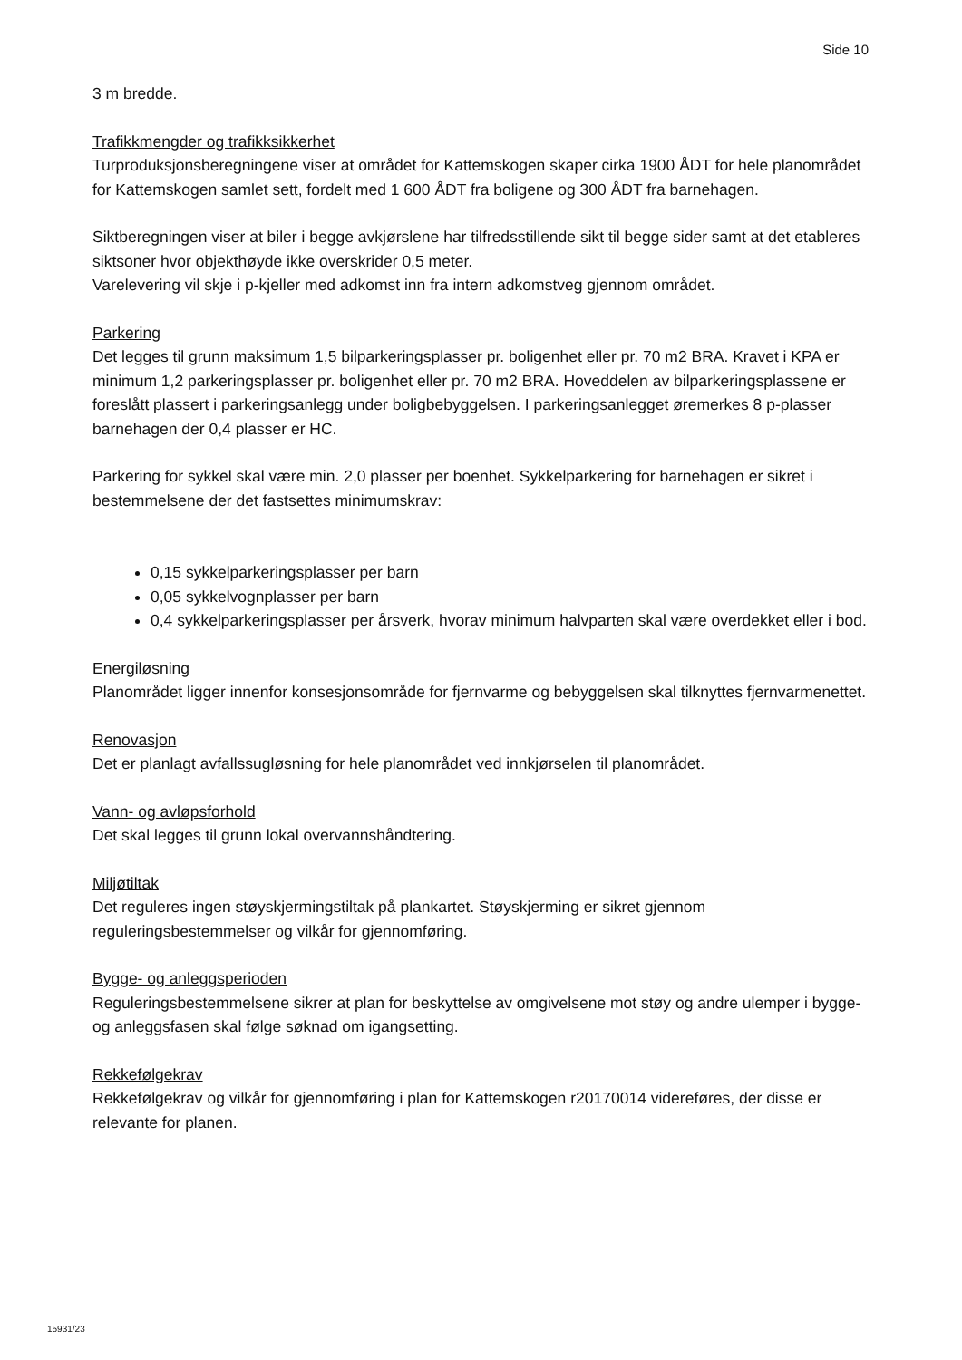Side 10
3 m bredde.
Trafikkmengder og trafikksikkerhet
Turproduksjonsberegningene viser at området for Kattemskogen skaper cirka 1900 ÅDT for hele planområdet for Kattemskogen samlet sett, fordelt med 1 600 ÅDT fra boligene og 300 ÅDT fra barnehagen.
Siktberegningen viser at biler i begge avkjørslene har tilfredsstillende sikt til begge sider samt at det etableres siktsoner hvor objekthøyde ikke overskrider 0,5 meter.
Varelevering vil skje i p-kjeller med adkomst inn fra intern adkomstveg gjennom området.
Parkering
Det legges til grunn maksimum 1,5 bilparkeringsplasser pr. boligenhet eller pr. 70 m2 BRA. Kravet i KPA er minimum 1,2 parkeringsplasser pr. boligenhet eller pr. 70 m2 BRA. Hoveddelen av bilparkeringsplassene er foreslått plassert i parkeringsanlegg under boligbebyggelsen. I parkeringsanlegget øremerkes 8 p-plasser barnehagen der 0,4 plasser er HC.
Parkering for sykkel skal være min. 2,0 plasser per boenhet. Sykkelparkering for barnehagen er sikret i bestemmelsene der det fastsettes minimumskrav:
0,15 sykkelparkeringsplasser per barn
0,05 sykkelvognplasser per barn
0,4 sykkelparkeringsplasser per årsverk, hvorav minimum halvparten skal være overdekket eller i bod.
Energiløsning
Planområdet ligger innenfor konsesjonsområde for fjernvarme og bebyggelsen skal tilknyttes fjernvarmenettet.
Renovasjon
Det er planlagt avfallssugløsning for hele planområdet ved innkjørselen til planområdet.
Vann- og avløpsforhold
Det skal legges til grunn lokal overvannshåndtering.
Miljøtiltak
Det reguleres ingen støyskjermingstiltak på plankartet. Støyskjerming er sikret gjennom reguleringsbestemmelser og vilkår for gjennomføring.
Bygge- og anleggsperioden
Reguleringsbestemmelsene sikrer at plan for beskyttelse av omgivelsene mot støy og andre ulemper i bygge- og anleggsfasen skal følge søknad om igangsetting.
Rekkefølgekrav
Rekkefølgekrav og vilkår for gjennomføring i plan for Kattemskogen r20170014 videreføres, der disse er relevante for planen.
15931/23